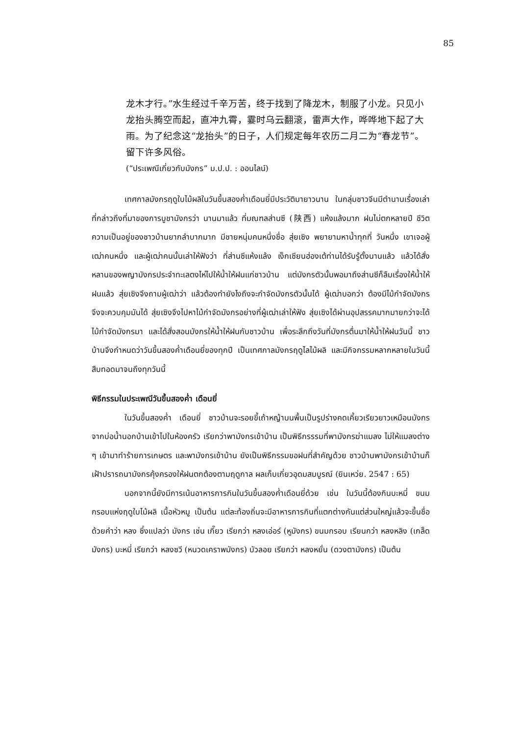85
龙木才行。”水生经过千辛万苦，终于找到了降龙木，制服了小龙。只见小龙抬头腾空而起，直冲九霄，霎时乌云翻滚，雷声大作，哗哗地下起了大雨。为了纪念这“龙抬头”的日子，人们规定每年农历二月二为“春龙节”。留下许多风俗。
(“ประเพณีเกี่ยวกับมังกร” ม.ป.ป. : ออนไลน์)
เทศกาลมังกรฤดูใบไม้ผลิในวันขึ้นสองค่ำเดือนยี่มีประวัติมายาวนาน ในกลุ่มชาวจีนมีตำนานเรื่องเล่าที่กล่าวถึงที่มาของการบูชามังกรว่า นานมาแล้ว ที่มณฑลส่านซี (陕西) แห้งแล้งมาก ฝนไม่ตกหลายปี ชีวิตความเป็นอยู่ของชาวบ้านยากลำบากมาก มีชายหนุ่มคนหนึ่งชื่อ สุ่ยเซิง พยายามหาน้ำทุกที่ วันหนึ่ง เขาเจอผู้เฒ่าคนหนึ่ง และผู้เฒ่าคนนั้นเล่าให้ฟังว่า ที่ส่านซีแห้งแล้ง เง็กเซียนฮ่องเต้ท่านได้รับรู้ตั้งนานแล้ว แล้วได้สั่งหลานของพญามังกรประจำทะเลตงไห่ไปให้น้ำให้ฝนแก่ชาวบ้าน แต่มังกรตัวนั้นพอมาถึงส่านซีก็ลืมเรื่องให้น้ำให้ฝนแล้ว สุ่ยเซิงจึงถามผู้เฒ่าว่า แล้วต้องทำยังไงถึงจะกำจัดมังกรตัวนั้นได้ ผู้เฒ่าบอกว่า ต้องมีไม้กำจัดมังกร จึงจะควบคุมมันได้ สุ่ยเซิงจึงไปหาไม้กำจัดมังกรอย่างที่ผู้เฒ่าเล่าให้ฟัง สุ่ยเซิงได้ผ่านอุปสรรคมากมายกว่าจะได้ไม้กำจัดมังกรมา และได้สั่งสอนมังกรให้น้ำให้ฝนกับชาวบ้าน เพื่อระลึกถึงวันที่มังกรตื่นมาให้น้ำให้ฝนวันนี้ ชาวบ้านจึงกำหนดว่าวันขึ้นสองค่ำเดือนยี่ของทุกปี เป็นเทศกาลมังกรฤดูไลไม้ผลิ และมีกิจกรรมหลากหลายในวันนี้สืบทอดมาจนถึงทุกวันนี้
พิธีกรรมในประเพณีวันขึ้นสองค่ำ เดือนยี่
ในวันขึ้นสองค่ำ เดือนยี่ ชาวบ้านจะรอยขี้เถ้าหญ้าบนพื้นเป็นรูปร่างคดเคี้ยวเรียวยาวเหมือนมังกรจากบ่อน้ำนอกบ้านเข้าไปในห้องครัว เรียกว่าพามังกรเข้าบ้าน เป็นพิธีกรรรมที่พามังกรฆ่าแมลง ไม่ให้แมลงต่าง ๆ เข้ามาทำร้ายการเกษตร และพามังกรเข้าบ้าน ยังเป็นพิธีกรรมขอฝนที่สำคัญด้วย ชาวบ้านพามังกรเข้าบ้านก็เฝ้าปรารถนามังกรคุ้งครองให้ฝนตกต้องตามฤดูกาล ผลเก็บเกี่ยวอุดมสมบูรณ์ (ยินเหว่ย. 2547 : 65)
นอกจากนี้ยังมีการเน้นอาหารการกินในวันขึ้นสองค่ำเดือนยี่ด้วย เช่น ในวันนี้ต้องกินบะหมี่ ขนมกรอบแห่งฤดูใบไม้ผลิ เนื้อหัวหมู เป็นต้น แต่ละท้องถิ่นจะมีอาหารการกินที่แตกต่างกันแต่ส่วนใหญ่แล้วจะขึ้นชื่อด้วยคำว่า หลง ซึ่งแปลว่า มังกร เช่น เกี๊ยว เรียกว่า หลงเอ่อร์ (หูมังกร) ขนมกรอบ เรียนกว่า หลงหลิง (เกล็ดมังกร) บะหมี่ เรียกว่า หลงซวี (หนวดเคราพมังกร) บัวลอย เรียกว่า หลงหยั่น (ดวงตามังกร) เป็นต้น